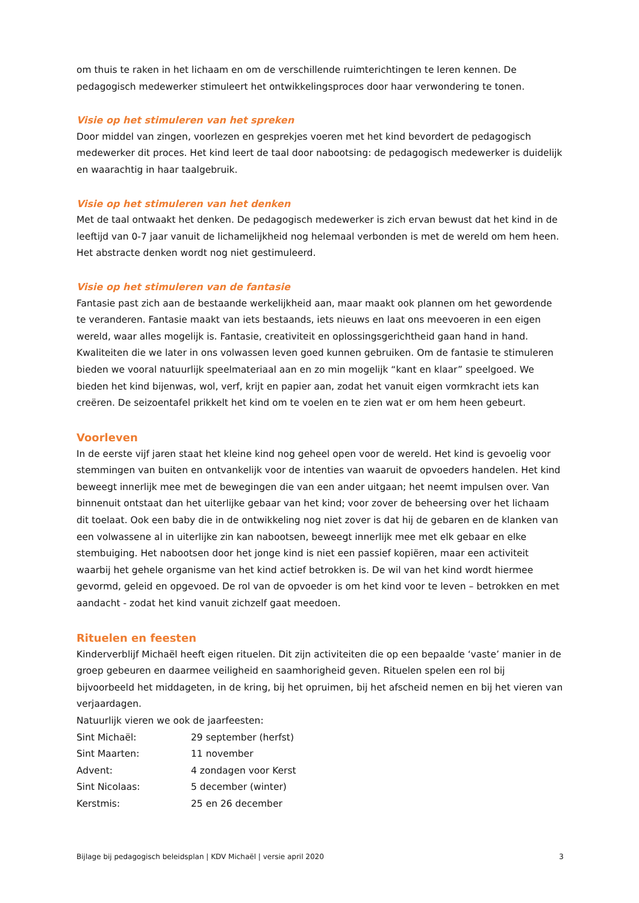om thuis te raken in het lichaam en om de verschillende ruimterichtingen te leren kennen. De pedagogisch medewerker stimuleert het ontwikkelingsproces door haar verwondering te tonen.
Visie op het stimuleren van het spreken
Door middel van zingen, voorlezen en gesprekjes voeren met het kind bevordert de pedagogisch medewerker dit proces. Het kind leert de taal door nabootsing: de pedagogisch medewerker is duidelijk en waarachtig in haar taalgebruik.
Visie op het stimuleren van het denken
Met de taal ontwaakt het denken. De pedagogisch medewerker is zich ervan bewust dat het kind in de leeftijd van 0-7 jaar vanuit de lichamelijkheid nog helemaal verbonden is met de wereld om hem heen. Het abstracte denken wordt nog niet gestimuleerd.
Visie op het stimuleren van de fantasie
Fantasie past zich aan de bestaande werkelijkheid aan, maar maakt ook plannen om het gewordende te veranderen. Fantasie maakt van iets bestaands, iets nieuws en laat ons meevoeren in een eigen wereld, waar alles mogelijk is. Fantasie, creativiteit en oplossingsgerichtheid gaan hand in hand. Kwaliteiten die we later in ons volwassen leven goed kunnen gebruiken. Om de fantasie te stimuleren bieden we vooral natuurlijk speelmateriaal aan en zo min mogelijk “kant en klaar” speelgoed. We bieden het kind bijenwas, wol, verf, krijt en papier aan, zodat het vanuit eigen vormkracht iets kan creëren. De seizoentafel prikkelt het kind om te voelen en te zien wat er om hem heen gebeurt.
Voorleven
In de eerste vijf jaren staat het kleine kind nog geheel open voor de wereld. Het kind is gevoelig voor stemmingen van buiten en ontvankelijk voor de intenties van waaruit de opvoeders handelen. Het kind beweegt innerlijk mee met de bewegingen die van een ander uitgaan; het neemt impulsen over. Van binnenuit ontstaat dan het uiterlijke gebaar van het kind; voor zover de beheersing over het lichaam dit toelaat. Ook een baby die in de ontwikkeling nog niet zover is dat hij de gebaren en de klanken van een volwassene al in uiterlijke zin kan nabootsen, beweegt innerlijk mee met elk gebaar en elke stembuiging. Het nabootsen door het jonge kind is niet een passief kopiëren, maar een activiteit waarbij het gehele organisme van het kind actief betrokken is. De wil van het kind wordt hiermee gevormd, geleid en opgevoed. De rol van de opvoeder is om het kind voor te leven – betrokken en met aandacht - zodat het kind vanuit zichzelf gaat meedoen.
Rituelen en feesten
Kinderverblijf Michaël heeft eigen rituelen. Dit zijn activiteiten die op een bepaalde ‘vaste’ manier in de groep gebeuren en daarmee veiligheid en saamhorigheid geven. Rituelen spelen een rol bij bijvoorbeeld het middageten, in de kring, bij het opruimen, bij het afscheid nemen en bij het vieren van verjaardagen.
Natuurlijk vieren we ook de jaarfeesten:
| Sint Michaël: | 29 september (herfst) |
| Sint Maarten: | 11 november |
| Advent: | 4 zondagen voor Kerst |
| Sint Nicolaas: | 5 december (winter) |
| Kerstmis: | 25 en 26 december |
Bijlage bij pedagogisch beleidsplan | KDV Michaël | versie april 2020 3